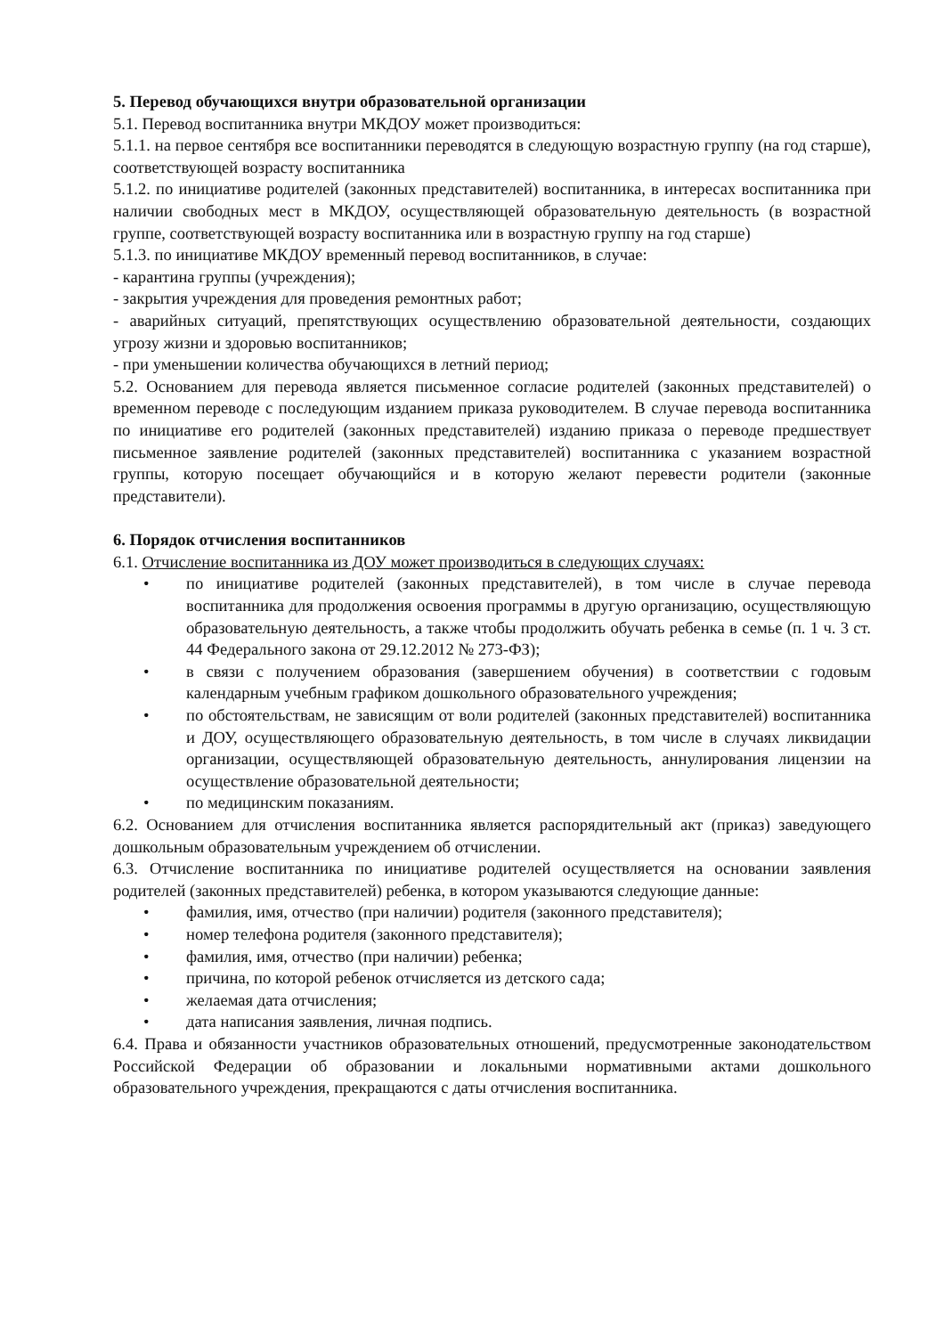5. Перевод обучающихся внутри образовательной организации
5.1. Перевод воспитанника внутри МКДОУ может производиться:
5.1.1. на первое сентября все воспитанники переводятся в следующую возрастную группу (на год старше), соответствующей возрасту воспитанника
5.1.2. по инициативе родителей (законных представителей) воспитанника, в интересах воспитанника при наличии свободных мест в МКДОУ, осуществляющей образовательную деятельность (в возрастной группе, соответствующей возрасту воспитанника или в возрастную группу на год старше)
5.1.3. по инициативе МКДОУ временный перевод воспитанников, в случае:
- карантина группы (учреждения);
- закрытия учреждения для проведения ремонтных работ;
- аварийных ситуаций, препятствующих осуществлению образовательной деятельности, создающих угрозу жизни и здоровью воспитанников;
- при уменьшении количества обучающихся в летний период;
5.2. Основанием для перевода является письменное согласие родителей (законных представителей) о временном переводе с последующим изданием приказа руководителем. В случае перевода воспитанника по инициативе его родителей (законных представителей) изданию приказа о переводе предшествует письменное заявление родителей (законных представителей) воспитанника с указанием возрастной группы, которую посещает обучающийся и в которую желают перевести родители (законные представители).
6. Порядок отчисления воспитанников
6.1. Отчисление воспитанника из ДОУ может производиться в следующих случаях:
• по инициативе родителей (законных представителей), в том числе в случае перевода воспитанника для продолжения освоения программы в другую организацию, осуществляющую образовательную деятельность, а также чтобы продолжить обучать ребенка в семье (п. 1 ч. 3 ст. 44 Федерального закона от 29.12.2012 № 273-ФЗ);
• в связи с получением образования (завершением обучения) в соответствии с годовым календарным учебным графиком дошкольного образовательного учреждения;
• по обстоятельствам, не зависящим от воли родителей (законных представителей) воспитанника и ДОУ, осуществляющего образовательную деятельность, в том числе в случаях ликвидации организации, осуществляющей образовательную деятельность, аннулирования лицензии на осуществление образовательной деятельности;
• по медицинским показаниям.
6.2. Основанием для отчисления воспитанника является распорядительный акт (приказ) заведующего дошкольным образовательным учреждением об отчислении.
6.3. Отчисление воспитанника по инициативе родителей осуществляется на основании заявления родителей (законных представителей) ребенка, в котором указываются следующие данные:
• фамилия, имя, отчество (при наличии) родителя (законного представителя);
• номер телефона родителя (законного представителя);
• фамилия, имя, отчество (при наличии) ребенка;
• причина, по которой ребенок отчисляется из детского сада;
• желаемая дата отчисления;
• дата написания заявления, личная подпись.
6.4. Права и обязанности участников образовательных отношений, предусмотренные законодательством Российской Федерации об образовании и локальными нормативными актами дошкольного образовательного учреждения, прекращаются с даты отчисления воспитанника.